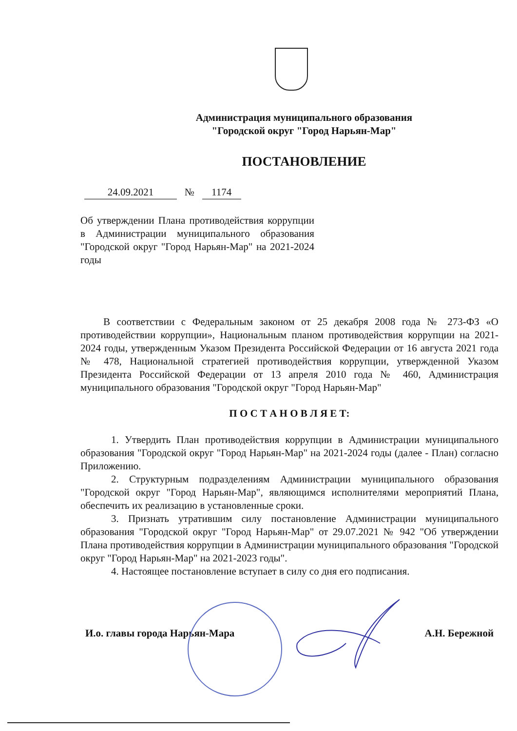Администрация муниципального образования
"Городской округ "Город Нарьян-Мар"
ПОСТАНОВЛЕНИЕ
24.09.2021 № 1174
Об утверждении Плана противодействия коррупции в Администрации муниципального образования "Городской округ "Город Нарьян-Мар" на 2021-2024 годы
В соответствии с Федеральным законом от 25 декабря 2008 года № 273-ФЗ «О противодействии коррупции», Национальным планом противодействия коррупции на 2021-2024 годы, утвержденным Указом Президента Российской Федерации от 16 августа 2021 года № 478, Национальной стратегией противодействия коррупции, утвержденной Указом Президента Российской Федерации от 13 апреля 2010 года № 460, Администрация муниципального образования "Городской округ "Город Нарьян-Мар"
П О С Т А Н О В Л Я Е Т:
1. Утвердить План противодействия коррупции в Администрации муниципального образования "Городской округ "Город Нарьян-Мар" на 2021-2024 годы (далее - План) согласно Приложению.
2. Структурным подразделениям Администрации муниципального образования "Городской округ "Город Нарьян-Мар", являющимся исполнителями мероприятий Плана, обеспечить их реализацию в установленные сроки.
3. Признать утратившим силу постановление Администрации муниципального образования "Городской округ "Город Нарьян-Мар" от 29.07.2021 № 942 "Об утверждении Плана противодействия коррупции в Администрации муниципального образования "Городской округ "Город Нарьян-Мар" на 2021-2023 годы".
4. Настоящее постановление вступает в силу со дня его подписания.
И.о. главы города Нарьян-Мара А.Н. Бережной